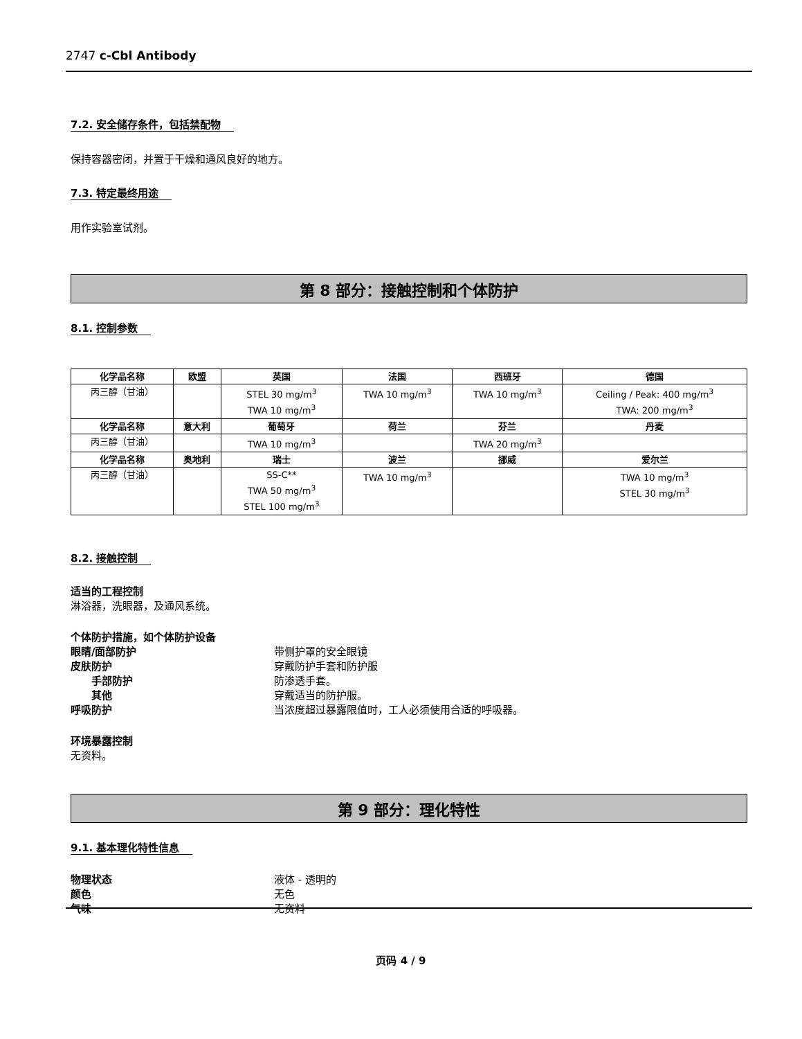2747 c-Cbl Antibody
7.2. 安全储存条件，包括禁配物
保持容器密闭，并置于干燥和通风良好的地方。
7.3. 特定最终用途
用作实验室试剂。
第 8 部分：接触控制和个体防护
8.1. 控制参数
| 化学品名称 | 欧盟 | 英国 | 法国 | 西班牙 | 德国 |
| --- | --- | --- | --- | --- | --- |
| 丙三醇（甘油） | | STEL 30 mg/m<sup>3</sup> TWA 10 mg/m<sup>3</sup> | TWA 10 mg/m<sup>3</sup> | TWA 10 mg/m<sup>3</sup> | Ceiling / Peak: 400 mg/m<sup>3</sup> TWA: 200 mg/m<sup>3</sup> |
| 化学品名称 | 意大利 | 葡萄牙 | 荷兰 | 芬兰 | 丹麦 |
| 丙三醇（甘油） | | TWA 10 mg/m<sup>3</sup> | | TWA 20 mg/m<sup>3</sup> | |
| 化学品名称 | 奥地利 | 瑞士 | 波兰 | 挪威 | 爱尔兰 |
| 丙三醇（甘油） | | SS-C** TWA 50 mg/m<sup>3</sup> STEL 100 mg/m<sup>3</sup> | TWA 10 mg/m<sup>3</sup> | | TWA 10 mg/m<sup>3</sup> STEL 30 mg/m<sup>3</sup> |
8.2. 接触控制
适当的工程控制
淋浴器，洗眼器，及通风系统。
个体防护措施，如个体防护设备
眼睛/面部防护 带侧护罩的安全眼镜
皮肤防护 穿戴防护手套和防护服
手部防护 防渗透手套。
其他 穿戴适当的防护服。
呼吸防护 当浓度超过暴露限值时，工人必须使用合适的呼吸器。
环境暴露控制
无资料。
第 9 部分：理化特性
9.1. 基本理化特性信息
物理状态 液体 - 透明的
颜色 无色
气味 无资料
页码 4 / 9